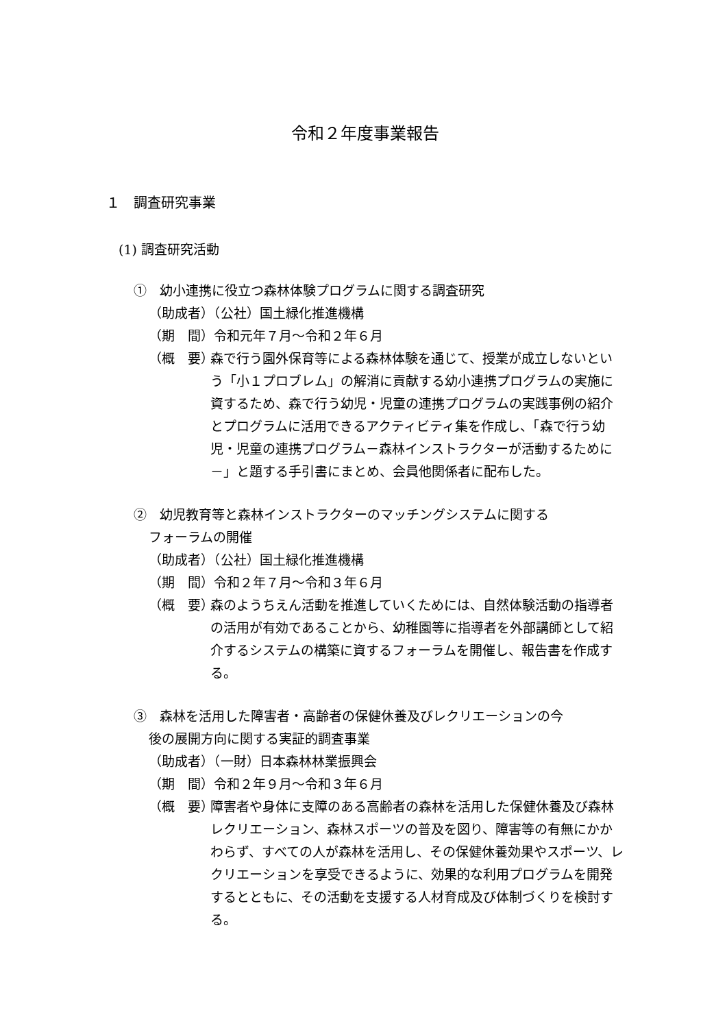令和２年度事業報告
１　調査研究事業
(1) 調査研究活動
①　幼小連携に役立つ森林体験プログラムに関する調査研究
（助成者）（公社）国土緑化推進機構
（期　間）令和元年７月～令和２年６月
（概　要） 森で行う園外保育等による森林体験を通じて、授業が成立しないという「小１プロブレム」の解消に貢献する幼小連携プログラムの実施に資するため、森で行う幼児・児童の連携プログラムの実践事例の紹介とプログラムに活用できるアクティビティ集を作成し、「森で行う幼児・児童の連携プログラム－森林インストラクターが活動するために－」と題する手引書にまとめ、会員他関係者に配布した。
②　幼児教育等と森林インストラクターのマッチングシステムに関する
フォーラムの開催
（助成者）（公社）国土緑化推進機構
（期　間）令和２年７月～令和３年６月
（概　要） 森のようちえん活動を推進していくためには、自然体験活動の指導者の活用が有効であることから、幼稚園等に指導者を外部講師として紹介するシステムの構築に資するフォーラムを開催し、報告書を作成する。
③　森林を活用した障害者・高齢者の保健休養及びレクリエーションの今
後の展開方向に関する実証的調査事業
（助成者）（一財）日本森林林業振興会
（期　間）令和２年９月～令和３年６月
（概　要） 障害者や身体に支障のある高齢者の森林を活用した保健休養及び森林レクリエーション、森林スポーツの普及を図り、障害等の有無にかかわらず、すべての人が森林を活用し、その保健休養効果やスポーツ、レクリエーションを享受できるように、効果的な利用プログラムを開発するとともに、その活動を支援する人材育成及び体制づくりを検討する。